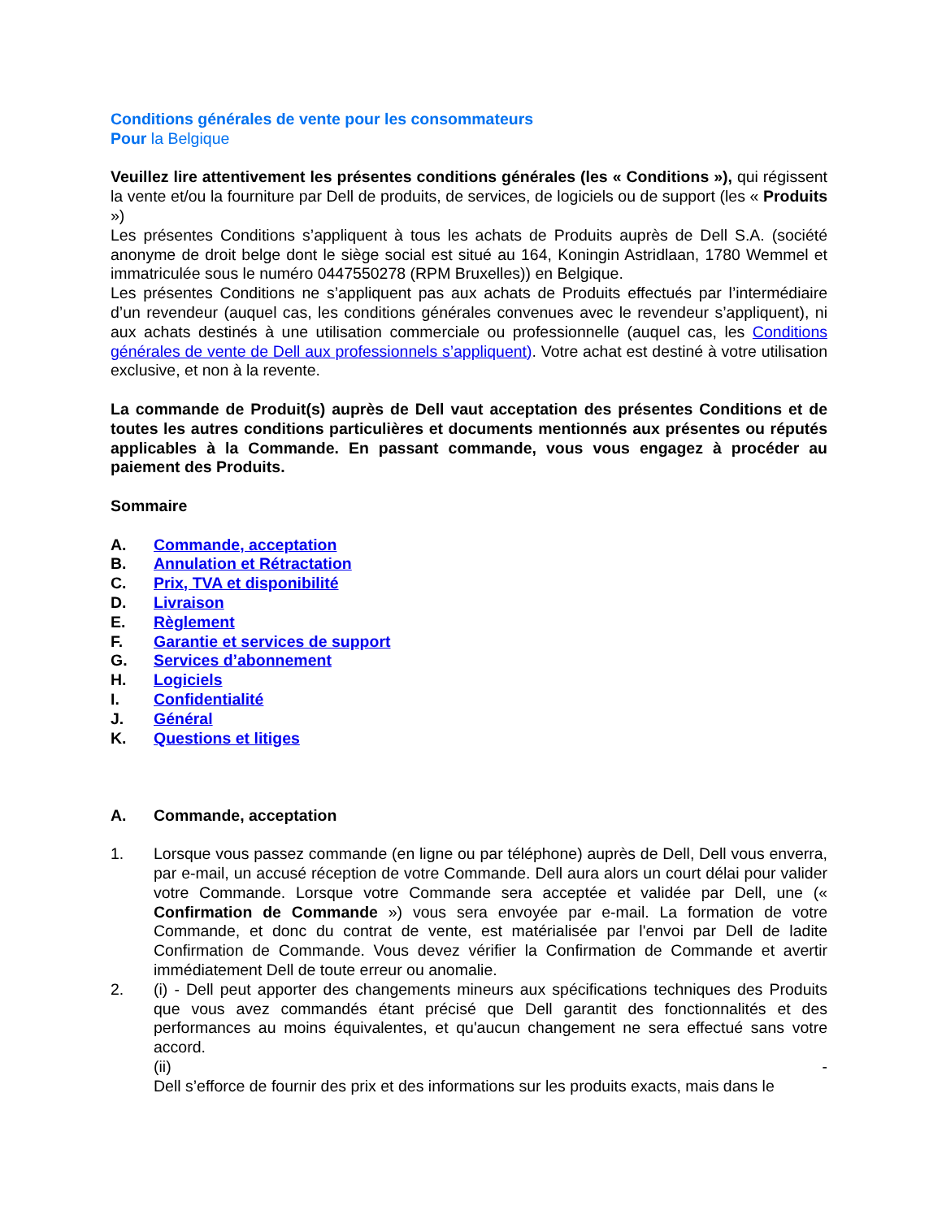Conditions générales de vente pour les consommateurs
Pour la Belgique
Veuillez lire attentivement les présentes conditions générales (les « Conditions »), qui régissent la vente et/ou la fourniture par Dell de produits, de services, de logiciels ou de support (les « Produits »)
Les présentes Conditions s’appliquent à tous les achats de Produits auprès de Dell S.A. (société anonyme de droit belge dont le siège social est situé au 164, Koningin Astridlaan, 1780 Wemmel et immatriculée sous le numéro 0447550278 (RPM Bruxelles)) en Belgique.
Les présentes Conditions ne s’appliquent pas aux achats de Produits effectués par l’intermédiaire d’un revendeur (auquel cas, les conditions générales convenues avec le revendeur s’appliquent), ni aux achats destinés à une utilisation commerciale ou professionnelle (auquel cas, les Conditions générales de vente de Dell aux professionnels s’appliquent). Votre achat est destiné à votre utilisation exclusive, et non à la revente.
La commande de Produit(s) auprès de Dell vaut acceptation des présentes Conditions et de toutes les autres conditions particulières et documents mentionnés aux présentes ou réputés applicables à la Commande. En passant commande, vous vous engagez à procéder au paiement des Produits.
Sommaire
A. Commande, acceptation
B. Annulation et Rétractation
C. Prix, TVA et disponibilité
D. Livraison
E. Règlement
F. Garantie et services de support
G. Services d’abonnement
H. Logiciels
I. Confidentialité
J. Général
K. Questions et litiges
A. Commande, acceptation
1. Lorsque vous passez commande (en ligne ou par téléphone) auprès de Dell, Dell vous enverra, par e-mail, un accusé réception de votre Commande. Dell aura alors un court délai pour valider votre Commande. Lorsque votre Commande sera acceptée et validée par Dell, une (« Confirmation de Commande ») vous sera envoyée par e-mail. La formation de votre Commande, et donc du contrat de vente, est matérialisée par l'envoi par Dell de ladite Confirmation de Commande. Vous devez vérifier la Confirmation de Commande et avertir immédiatement Dell de toute erreur ou anomalie.
2. (i) - Dell peut apporter des changements mineurs aux spécifications techniques des Produits que vous avez commandés étant précisé que Dell garantit des fonctionnalités et des performances au moins équivalentes, et qu'aucun changement ne sera effectué sans votre accord.
(ii) -
Dell s’efforce de fournir des prix et des informations sur les produits exacts, mais dans le